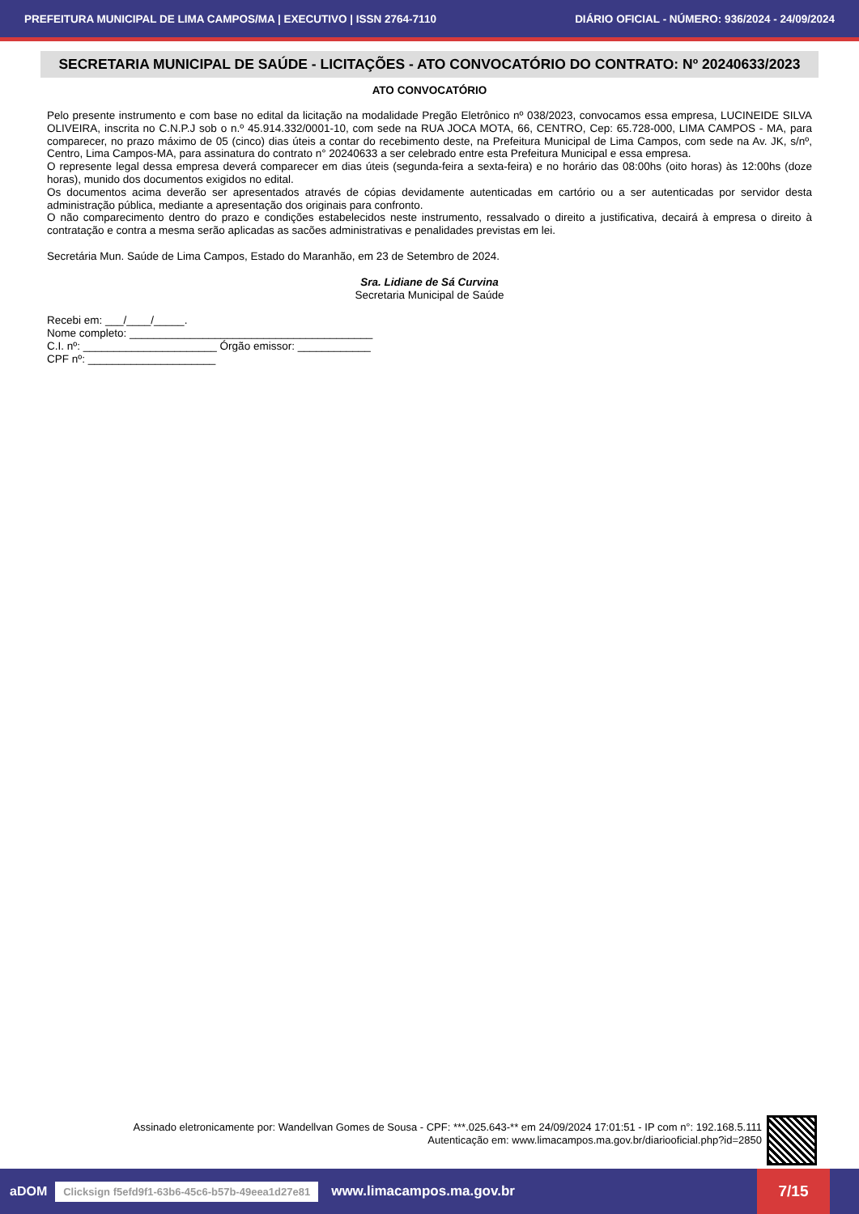PREFEITURA MUNICIPAL DE LIMA CAMPOS/MA | EXECUTIVO | ISSN 2764-7110 DIÁRIO OFICIAL - NÚMERO: 936/2024 - 24/09/2024
SECRETARIA MUNICIPAL DE SAÚDE - LICITAÇÕES - ATO CONVOCATÓRIO DO CONTRATO: Nº 20240633/2023
ATO CONVOCATÓRIO
Pelo presente instrumento e com base no edital da licitação na modalidade Pregão Eletrônico nº 038/2023, convocamos essa empresa, LUCINEIDE SILVA OLIVEIRA, inscrita no C.N.P.J sob o n.º 45.914.332/0001-10, com sede na RUA JOCA MOTA, 66, CENTRO, Cep: 65.728-000, LIMA CAMPOS - MA, para comparecer, no prazo máximo de 05 (cinco) dias úteis a contar do recebimento deste, na Prefeitura Municipal de Lima Campos, com sede na Av. JK, s/nº, Centro, Lima Campos-MA, para assinatura do contrato n° 20240633 a ser celebrado entre esta Prefeitura Municipal e essa empresa.
O represente legal dessa empresa deverá comparecer em dias úteis (segunda-feira a sexta-feira) e no horário das 08:00hs (oito horas) às 12:00hs (doze horas), munido dos documentos exigidos no edital.
Os documentos acima deverão ser apresentados através de cópias devidamente autenticadas em cartório ou a ser autenticadas por servidor desta administração pública, mediante a apresentação dos originais para confronto.
O não comparecimento dentro do prazo e condições estabelecidos neste instrumento, ressalvado o direito a justificativa, decairá à empresa o direito à contratação e contra a mesma serão aplicadas as sacões administrativas e penalidades previstas em lei.
Secretária Mun. Saúde de Lima Campos, Estado do Maranhão, em 23 de Setembro de 2024.
Sra. Lidiane de Sá Curvina
Secretaria Municipal de Saúde
Recebi em: ___/____/_____.
Nome completo: ________________________________________
C.I. nº: ______________________ Órgão emissor: ____________
CPF nº: _____________________
Assinado eletronicamente por: Wandellvan Gomes de Sousa - CPF: ***.025.643-** em 24/09/2024 17:01:51 - IP com n°: 192.168.5.111
Autenticação em: www.limacampos.ma.gov.br/diariooficial.php?id=2850
aDOM Clicksign f5efd9f1-63b6-45c6-b57b-49eea1d27e81 www.limacampos.ma.gov.br 7/15